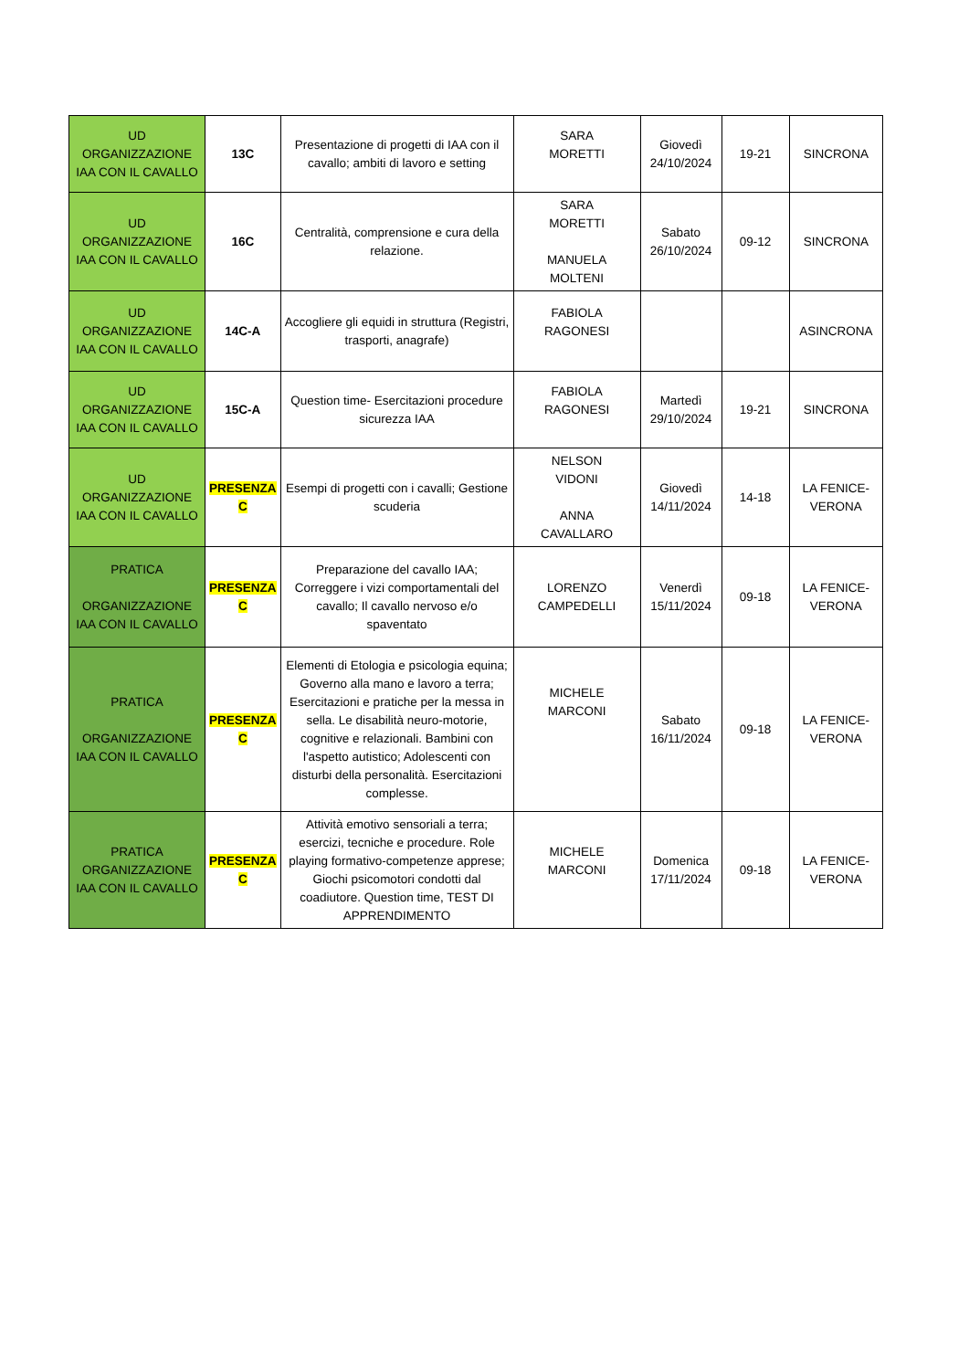| UD ORGANIZZAZIONE IAA CON IL CAVALLO | 13C | Presentazione di progetti di IAA con il cavallo; ambiti di lavoro e setting | SARA MORETTI | Giovedì 24/10/2024 | 19-21 | SINCRONA |
| UD ORGANIZZAZIONE IAA CON IL CAVALLO | 16C | Centralità, comprensione e cura della relazione. | SARA MORETTI MANUELA MOLTENI | Sabato 26/10/2024 | 09-12 | SINCRONA |
| UD ORGANIZZAZIONE IAA CON IL CAVALLO | 14C-A | Accogliere gli equidi in struttura (Registri, trasporti, anagrafe) | FABIOLA RAGONESI | | | ASINCRONA |
| UD ORGANIZZAZIONE IAA CON IL CAVALLO | 15C-A | Question time- Esercitazioni procedure sicurezza IAA | FABIOLA RAGONESI | Martedì 29/10/2024 | 19-21 | SINCRONA |
| UD ORGANIZZAZIONE IAA CON IL CAVALLO | PRESENZA C | Esempi di progetti con i cavalli; Gestione scuderia | NELSON VIDONI ANNA CAVALLARO | Giovedì 14/11/2024 | 14-18 | LA FENICE- VERONA |
| PRATICA ORGANIZZAZIONE IAA CON IL CAVALLO | PRESENZA C | Preparazione del cavallo IAA; Correggere i vizi comportamentali del cavallo; Il cavallo nervoso e/o spaventato | LORENZO CAMPEDELLI | Venerdì 15/11/2024 | 09-18 | LA FENICE- VERONA |
| PRATICA ORGANIZZAZIONE IAA CON IL CAVALLO | PRESENZA C | Elementi di Etologia e psicologia equina; Governo alla mano e lavoro a terra; Esercitazioni e pratiche per la messa in sella. Le disabilità neuro-motorie, cognitive e relazionali. Bambini con l'aspetto autistico; Adolescenti con disturbi della personalità. Esercitazioni complesse. | MICHELE MARCONI | Sabato 16/11/2024 | 09-18 | LA FENICE- VERONA |
| PRATICA ORGANIZZAZIONE IAA CON IL CAVALLO | PRESENZA C | Attività emotivo sensoriali a terra; esercizi, tecniche e procedure. Role playing formativo-competenze apprese; Giochi psicomotori condotti dal coadiutore. Question time, TEST DI APPRENDIMENTO | MICHELE MARCONI | Domenica 17/11/2024 | 09-18 | LA FENICE- VERONA |